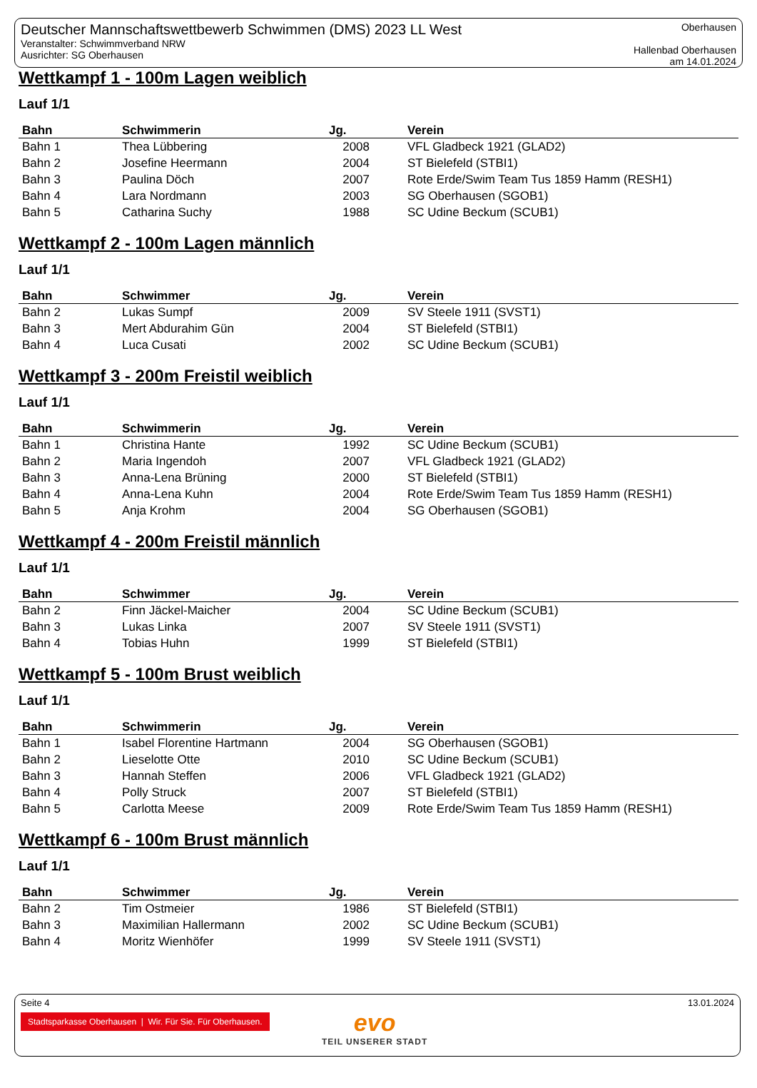Deutscher Mannschaftswettbewerb Schwimmen (DMS) 2023 LL West
Veranstalter: Schwimmverband NRW
Ausrichter: SG Oberhausen
Oberhausen
Hallenbad Oberhausen
am 14.01.2024
Wettkampf 1 - 100m Lagen weiblich
Lauf 1/1
| Bahn | Schwimmerin | Jg. | Verein |
| --- | --- | --- | --- |
| Bahn 1 | Thea Lübbering | 2008 | VFL Gladbeck 1921 (GLAD2) |
| Bahn 2 | Josefine Heermann | 2004 | ST Bielefeld (STBI1) |
| Bahn 3 | Paulina Döch | 2007 | Rote Erde/Swim Team Tus 1859 Hamm (RESH1) |
| Bahn 4 | Lara Nordmann | 2003 | SG Oberhausen (SGOB1) |
| Bahn 5 | Catharina Suchy | 1988 | SC Udine Beckum (SCUB1) |
Wettkampf 2 - 100m Lagen männlich
Lauf 1/1
| Bahn | Schwimmer | Jg. | Verein |
| --- | --- | --- | --- |
| Bahn 2 | Lukas Sumpf | 2009 | SV Steele 1911 (SVST1) |
| Bahn 3 | Mert Abdurahim Gün | 2004 | ST Bielefeld (STBI1) |
| Bahn 4 | Luca Cusati | 2002 | SC Udine Beckum (SCUB1) |
Wettkampf 3 - 200m Freistil weiblich
Lauf 1/1
| Bahn | Schwimmerin | Jg. | Verein |
| --- | --- | --- | --- |
| Bahn 1 | Christina Hante | 1992 | SC Udine Beckum (SCUB1) |
| Bahn 2 | Maria Ingendoh | 2007 | VFL Gladbeck 1921 (GLAD2) |
| Bahn 3 | Anna-Lena Brüning | 2000 | ST Bielefeld (STBI1) |
| Bahn 4 | Anna-Lena Kuhn | 2004 | Rote Erde/Swim Team Tus 1859 Hamm (RESH1) |
| Bahn 5 | Anja Krohm | 2004 | SG Oberhausen (SGOB1) |
Wettkampf 4 - 200m Freistil männlich
Lauf 1/1
| Bahn | Schwimmer | Jg. | Verein |
| --- | --- | --- | --- |
| Bahn 2 | Finn Jäckel-Maicher | 2004 | SC Udine Beckum (SCUB1) |
| Bahn 3 | Lukas Linka | 2007 | SV Steele 1911 (SVST1) |
| Bahn 4 | Tobias Huhn | 1999 | ST Bielefeld (STBI1) |
Wettkampf 5 - 100m Brust weiblich
Lauf 1/1
| Bahn | Schwimmerin | Jg. | Verein |
| --- | --- | --- | --- |
| Bahn 1 | Isabel Florentine Hartmann | 2004 | SG Oberhausen (SGOB1) |
| Bahn 2 | Lieselotte Otte | 2010 | SC Udine Beckum (SCUB1) |
| Bahn 3 | Hannah Steffen | 2006 | VFL Gladbeck 1921 (GLAD2) |
| Bahn 4 | Polly Struck | 2007 | ST Bielefeld (STBI1) |
| Bahn 5 | Carlotta Meese | 2009 | Rote Erde/Swim Team Tus 1859 Hamm (RESH1) |
Wettkampf 6 - 100m Brust männlich
Lauf 1/1
| Bahn | Schwimmer | Jg. | Verein |
| --- | --- | --- | --- |
| Bahn 2 | Tim Ostmeier | 1986 | ST Bielefeld (STBI1) |
| Bahn 3 | Maximilian Hallermann | 2002 | SC Udine Beckum (SCUB1) |
| Bahn 4 | Moritz Wienhöfer | 1999 | SV Steele 1911 (SVST1) |
Seite 4 13.01.2024
Stadtsparkasse Oberhausen | Wir. Für Sie. Für Oberhausen.
evo
TEIL UNSERER STADT